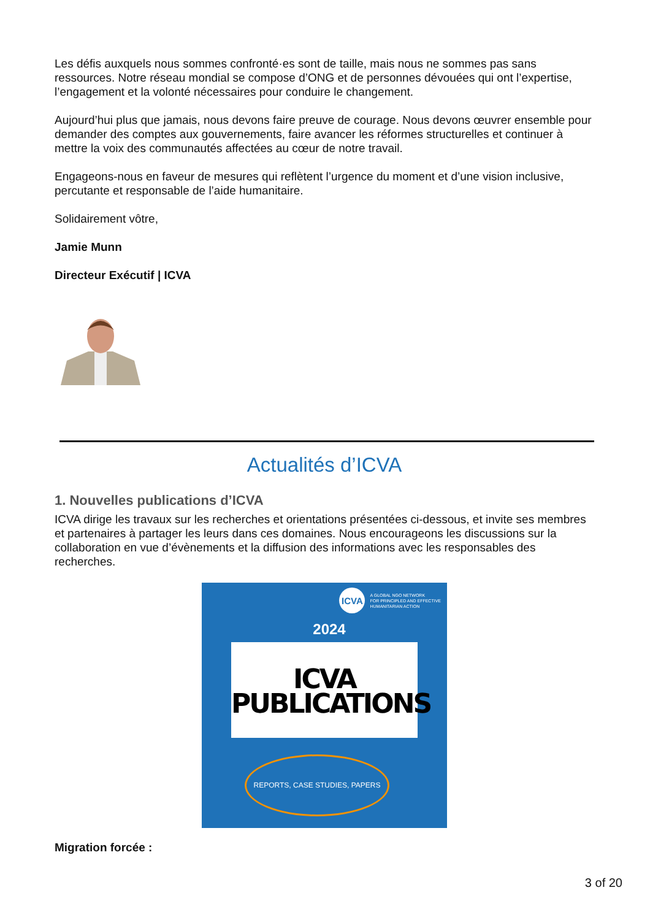Les défis auxquels nous sommes confronté·es sont de taille, mais nous ne sommes pas sans ressources. Notre réseau mondial se compose d’ONG et de personnes dévouées qui ont l’expertise, l’engagement et la volonté nécessaires pour conduire le changement.
Aujourd’hui plus que jamais, nous devons faire preuve de courage. Nous devons œuvrer ensemble pour demander des comptes aux gouvernements, faire avancer les réformes structurelles et continuer à mettre la voix des communautés affectées au cœur de notre travail.
Engageons-nous en faveur de mesures qui reflètent l’urgence du moment et d’une vision inclusive, percutante et responsable de l’aide humanitaire.
Solidairement vôtre,
Jamie Munn
Directeur Exécutif | ICVA
Actualités d’ICVA
1. Nouvelles publications d’ICVA
ICVA dirige les travaux sur les recherches et orientations présentées ci-dessous, et invite ses membres et partenaires à partager les leurs dans ces domaines. Nous encourageons les discussions sur la collaboration en vue d’évènements et la diffusion des informations avec les responsables des recherches.
ICVA
A GLOBAL NGO NETWORK
FOR PRINCIPLED AND EFFECTIVE
HUMANITARIAN ACTION
2024
ICVA
PUBLICATIONS
REPORTS, CASE STUDIES, PAPERS
Migration forcée :
3 of 20